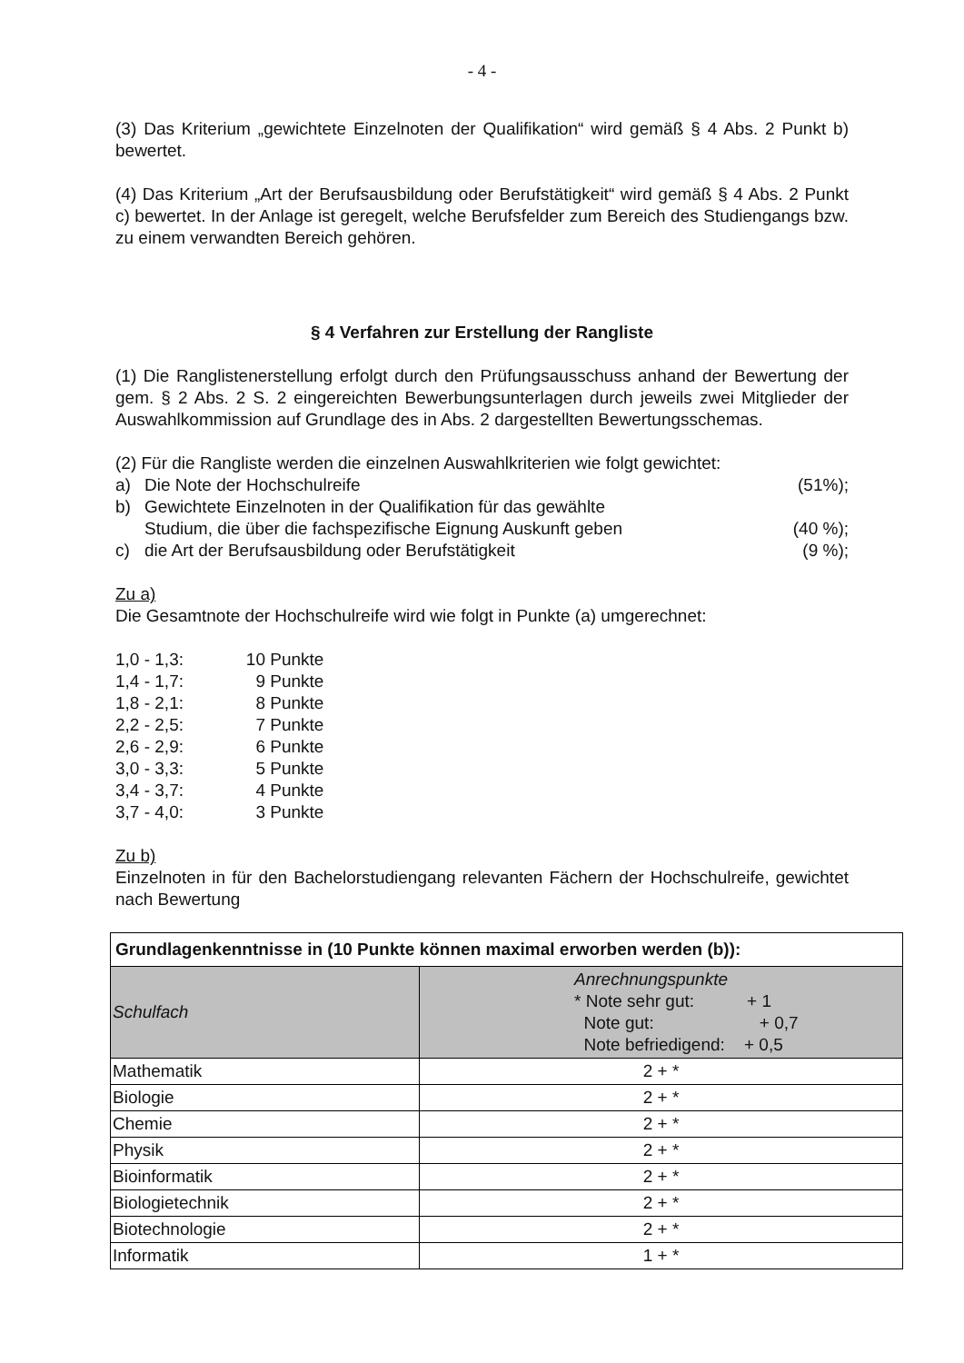- 4 -
(3) Das Kriterium „gewichtete Einzelnoten der Qualifikation“ wird gemäß § 4 Abs. 2 Punkt b) bewertet.
(4) Das Kriterium „Art der Berufsausbildung oder Berufstätigkeit“ wird gemäß § 4 Abs. 2 Punkt c) bewertet. In der Anlage ist geregelt, welche Berufsfelder zum Bereich des Studiengangs bzw. zu einem verwandten Bereich gehören.
§ 4 Verfahren zur Erstellung der Rangliste
(1) Die Ranglistenerstellung erfolgt durch den Prüfungsausschuss anhand der Bewertung der gem. § 2 Abs. 2 S. 2 eingereichten Bewerbungsunterlagen durch jeweils zwei Mitglieder der Auswahlkommission auf Grundlage des in Abs. 2 dargestellten Bewertungsschemas.
(2) Für die Rangliste werden die einzelnen Auswahlkriterien wie folgt gewichtet:
a) Die Note der Hochschulreife (51%);
b) Gewichtete Einzelnoten in der Qualifikation für das gewählte
Studium, die über die fachspezifische Eignung Auskunft geben
(40 %);
c) die Art der Berufsausbildung oder Berufstätigkeit (9 %);
Zu a)
Die Gesamtnote der Hochschulreife wird wie folgt in Punkte (a) umgerechnet:
1,0 - 1,3: 10 Punkte
1,4 - 1,7: 9 Punkte
1,8 - 2,1: 8 Punkte
2,2 - 2,5: 7 Punkte
2,6 - 2,9: 6 Punkte
3,0 - 3,3: 5 Punkte
3,4 - 3,7: 4 Punkte
3,7 - 4,0: 3 Punkte
Zu b)
Einzelnoten in für den Bachelorstudiengang relevanten Fächern der Hochschulreife, gewichtet nach Bewertung
| Grundlagenkenntnisse in (10 Punkte können maximal erworben werden (b)): | |
| Schulfach | Anrechnungspunkte * Note sehr gut: + 1 Note gut: + 0,7 Note befriedigend: + 0,5 |
| Mathematik | 2 + * |
| Biologie | 2 + * |
| Chemie | 2 + * |
| Physik | 2 + * |
| Bioinformatik | 2 + * |
| Biologietechnik | 2 + * |
| Biotechnologie | 2 + * |
| Informatik | 1 + * |